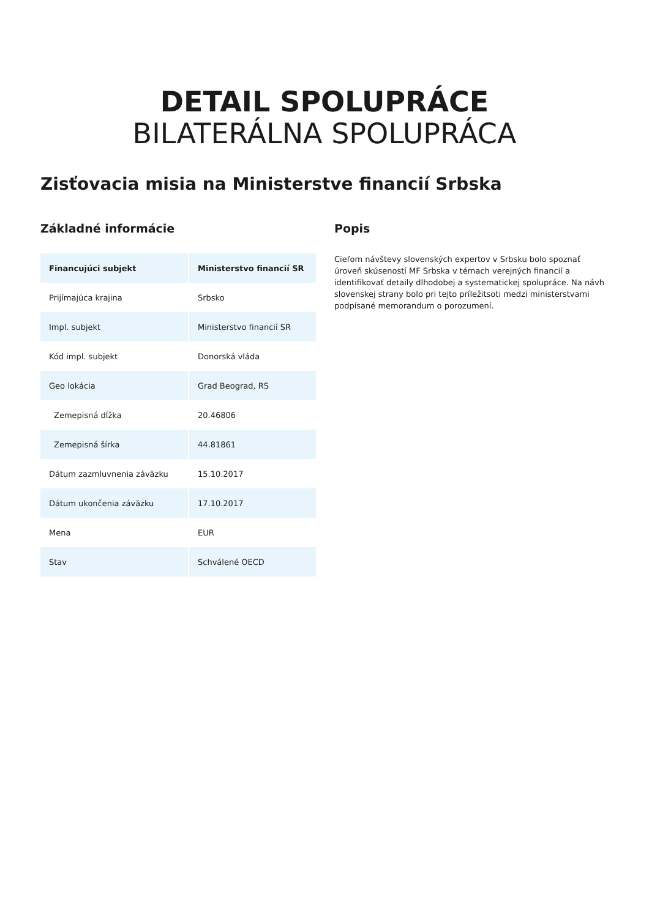DETAIL SPOLUPRÁCE
BILATERÁLNA SPOLUPRÁCA
Zisťovacia misia na Ministerstve financií Srbska
Základné informácie
| Financujúci subjekt | Ministerstvo financií SR |
| --- | --- |
| Prijímajúca krajina | Srbsko |
| Impl. subjekt | Ministerstvo financií SR |
| Kód impl. subjekt | Donorská vláda |
| Geo lokácia | Grad Beograd, RS |
| Zemepisná dĺžka | 20.46806 |
| Zemepisná šírka | 44.81861 |
| Dátum zazmluvnenia záväzku | 15.10.2017 |
| Dátum ukončenia záväzku | 17.10.2017 |
| Mena | EUR |
| Stav | Schválené OECD |
Popis
Cieľom návštevy slovenských expertov v Srbsku bolo spoznať úroveň skúseností MF Srbska v témach verejných financií a identifikovať detaily dlhodobej a systematickej spolupráce. Na návh slovenskej strany bolo pri tejto príležitsoti medzi ministerstvami podpísané memorandum o porozumení.